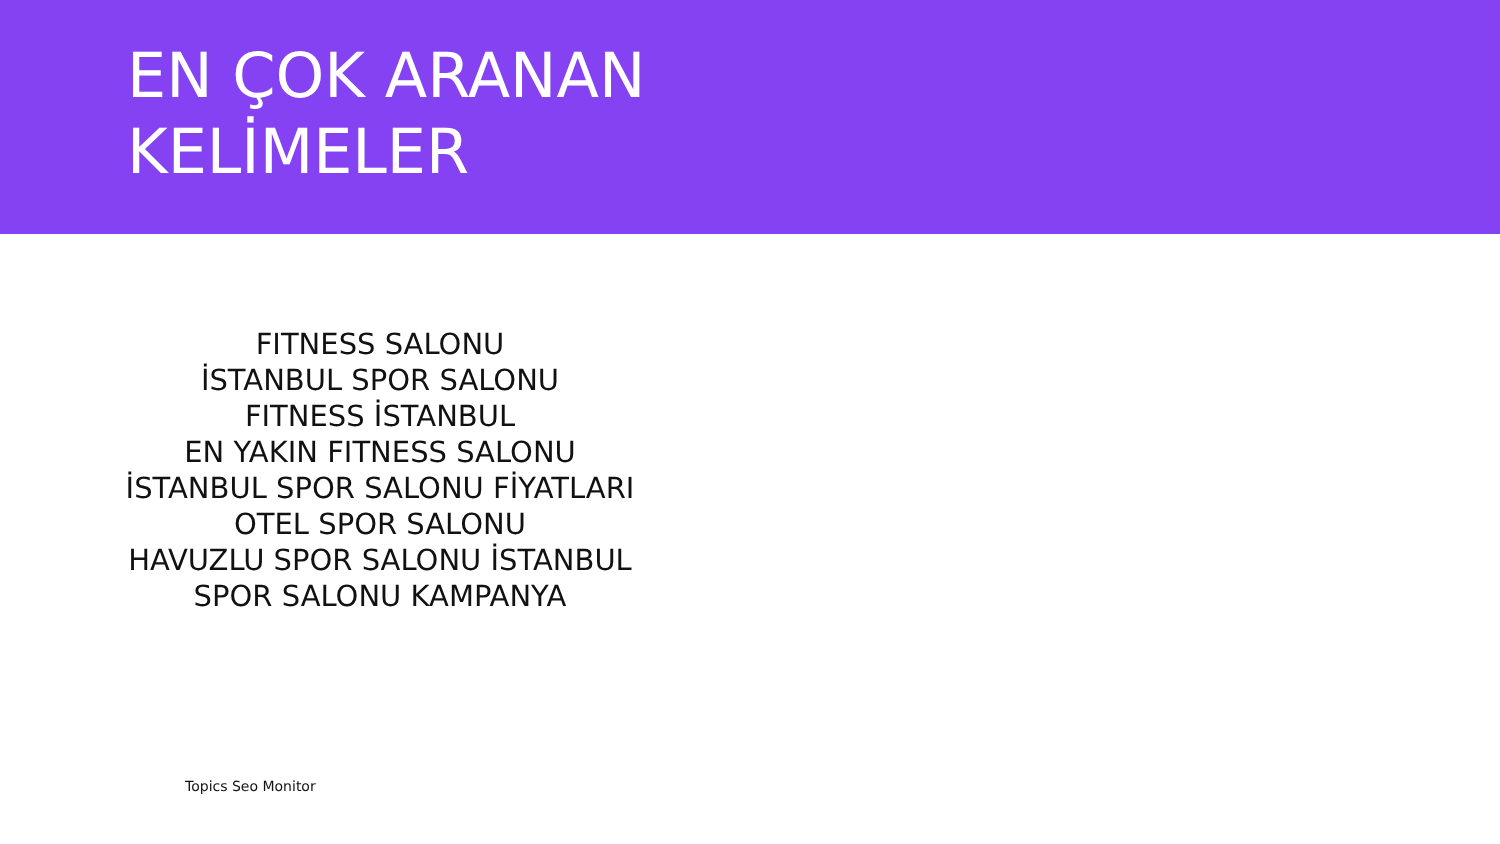EN ÇOK ARANAN
KELİMELER
FITNESS SALONU
İSTANBUL SPOR SALONU
FITNESS İSTANBUL
EN YAKIN FITNESS SALONU
İSTANBUL SPOR SALONU FİYATLARI
OTEL SPOR SALONU
HAVUZLU SPOR SALONU İSTANBUL
SPOR SALONU KAMPANYA
Topics Seo Monitor